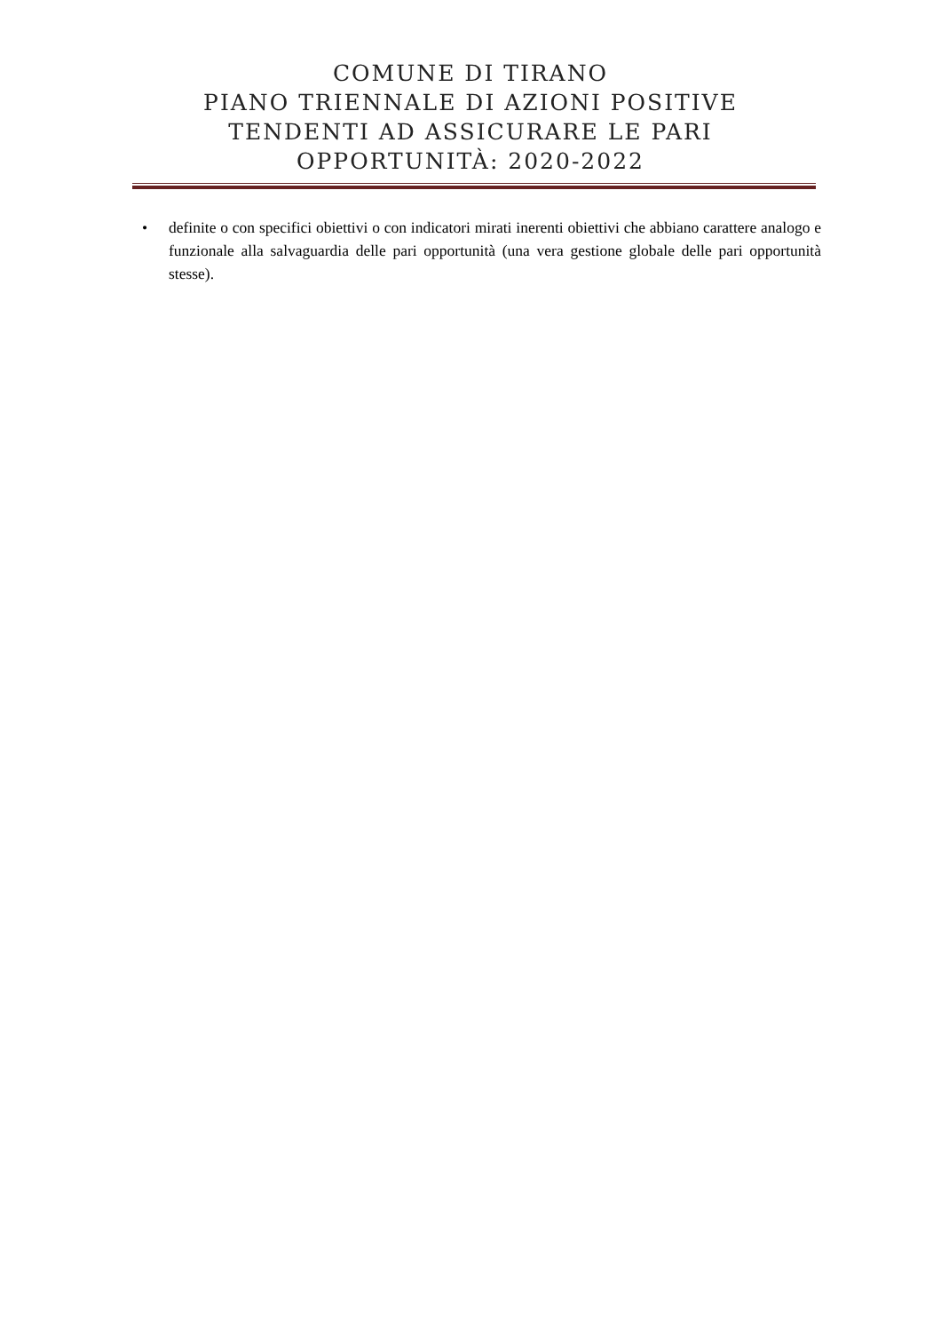COMUNE DI TIRANO
PIANO TRIENNALE DI AZIONI POSITIVE
TENDENTI AD ASSICURARE LE PARI
OPPORTUNITÀ: 2020-2022
• definite o con specifici obiettivi o con indicatori mirati inerenti obiettivi che abbiano carattere analogo e funzionale alla salvaguardia delle pari opportunità (una vera gestione globale delle pari opportunità stesse).